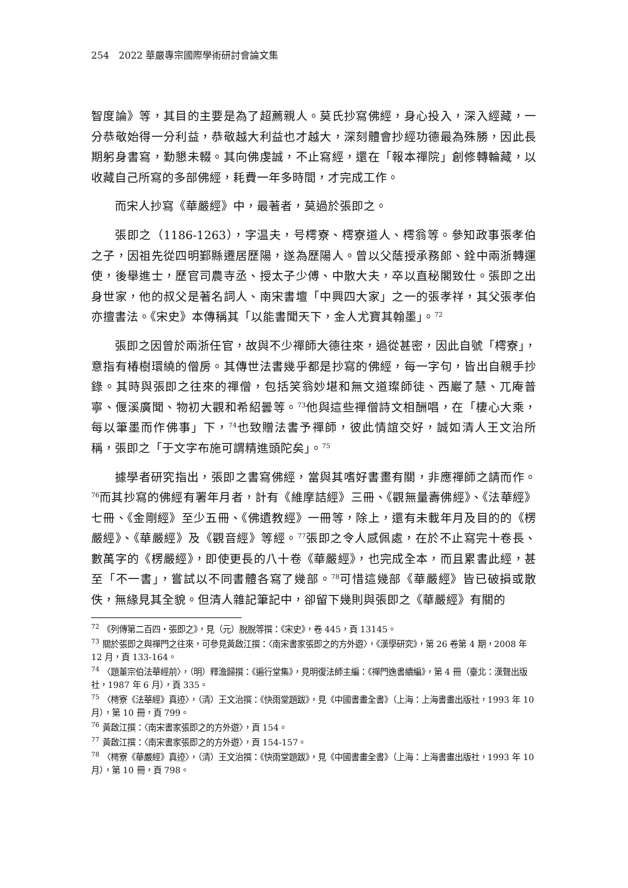254　2022 華嚴專宗國際學術研討會論文集
智度論》等，其目的主要是為了超薦親人。莫氏抄寫佛經，身心投入，深入經藏，一分恭敬始得一分利益，恭敬越大利益也才越大，深刻體會抄經功德最為殊勝，因此長期躬身書寫，勤懇未輟。其向佛虔誠，不止寫經，還在「報本禪院」創修轉輪藏，以收藏自己所寫的多部佛經，耗費一年多時間，才完成工作。
而宋人抄寫《華嚴經》中，最著者，莫過於張即之。
張即之（1186-1263），字温夫，号樗寮、樗寮道人、樗翁等。參知政事張孝伯之子，因祖先從四明鄞縣遷居歷陽，遂為歷陽人。曾以父蔭授承務郎、銓中兩浙轉運使，後舉進士，歷官司農寺丞、授太子少傅、中散大夫，卒以直秘閣致仕。張即之出身世家，他的叔父是著名詞人、南宋書壇「中興四大家」之一的張孝祥，其父張孝伯亦擅書法。《宋史》本傳稱其「以能書聞天下，金人尤寶其翰墨」。<sup>72</sup>
張即之因曾於兩浙任官，故與不少禪師大德往來，過從甚密，因此自號「樗寮」，意指有椿樹環繞的僧房。其傳世法書幾乎都是抄寫的佛經，每一字句，皆出自親手抄錄。其時與張即之往來的禪僧，包括笑翁妙堪和無文道璨師徒、西巖了慧、兀庵普寧、偃溪廣聞、物初大觀和希紹曇等。<sup>73</sup>他與這些禪僧詩文相酬唱，在「棲心大乘，每以筆墨而作佛事」下，<sup>74</sup>也致贈法書予禪師，彼此情誼交好，誠如清人王文治所稱，張即之「于文字布施可謂精進頭陀矣」。<sup>75</sup>
據學者研究指出，張即之書寫佛經，當與其嗜好書畫有關，非應禪師之請而作。<sup>76</sup>而其抄寫的佛經有署年月者，計有《維摩詰經》三冊、《觀無量壽佛經》、《法華經》七冊、《金剛經》至少五冊、《佛遺教經》一冊等，除上，還有未載年月及目的的《楞嚴經》、《華嚴經》及《觀音經》等經。<sup>77</sup>張即之令人感佩處，在於不止寫完十卷長、數萬字的《楞嚴經》，即使更長的八十卷《華嚴經》，也完成全本，而且累書此經，甚至「不一書」，嘗試以不同書體各寫了幾部。<sup>78</sup>可惜這幾部《華嚴經》皆已破損或散佚，無緣見其全貌。但清人雜記筆記中，卻留下幾則與張即之《華嚴經》有關的
<sup>72</sup> 《列傳第二百四・張即之》，見（元）脫脫等撰：《宋史》，卷 445，頁 13145。
<sup>73</sup> 關於張即之與禪門之往來，可參見黃啟江撰：〈南宋書家張即之的方外遊〉，《漢學研究》，第 26 卷第 4 期，2008 年 12 月，頁 133-164。
<sup>74</sup> 〈題董宗伯法華經前〉，（明）釋澹歸撰：《遍行堂集》，見明復法師主編：《禪門逸書續編》，第 4 冊（臺北：漢聲出版社，1987 年 6 月），頁 335。
<sup>75</sup> 〈樗寮《法華經》真迹〉，（清）王文治撰：《快雨堂題跋》，見《中國書畫全書》（上海：上海書畫出版社，1993 年 10 月），第 10 冊，頁 799。
<sup>76</sup> 黃啟江撰：〈南宋書家張即之的方外遊〉，頁 154。
<sup>77</sup> 黃啟江撰：〈南宋書家張即之的方外遊〉，頁 154-157。
<sup>78</sup> 〈樗寮《華嚴經》真迹〉，（清）王文治撰：《快雨堂題跋》，見《中國書畫全書》（上海：上海書畫出版社，1993 年 10 月），第 10 冊，頁 798。